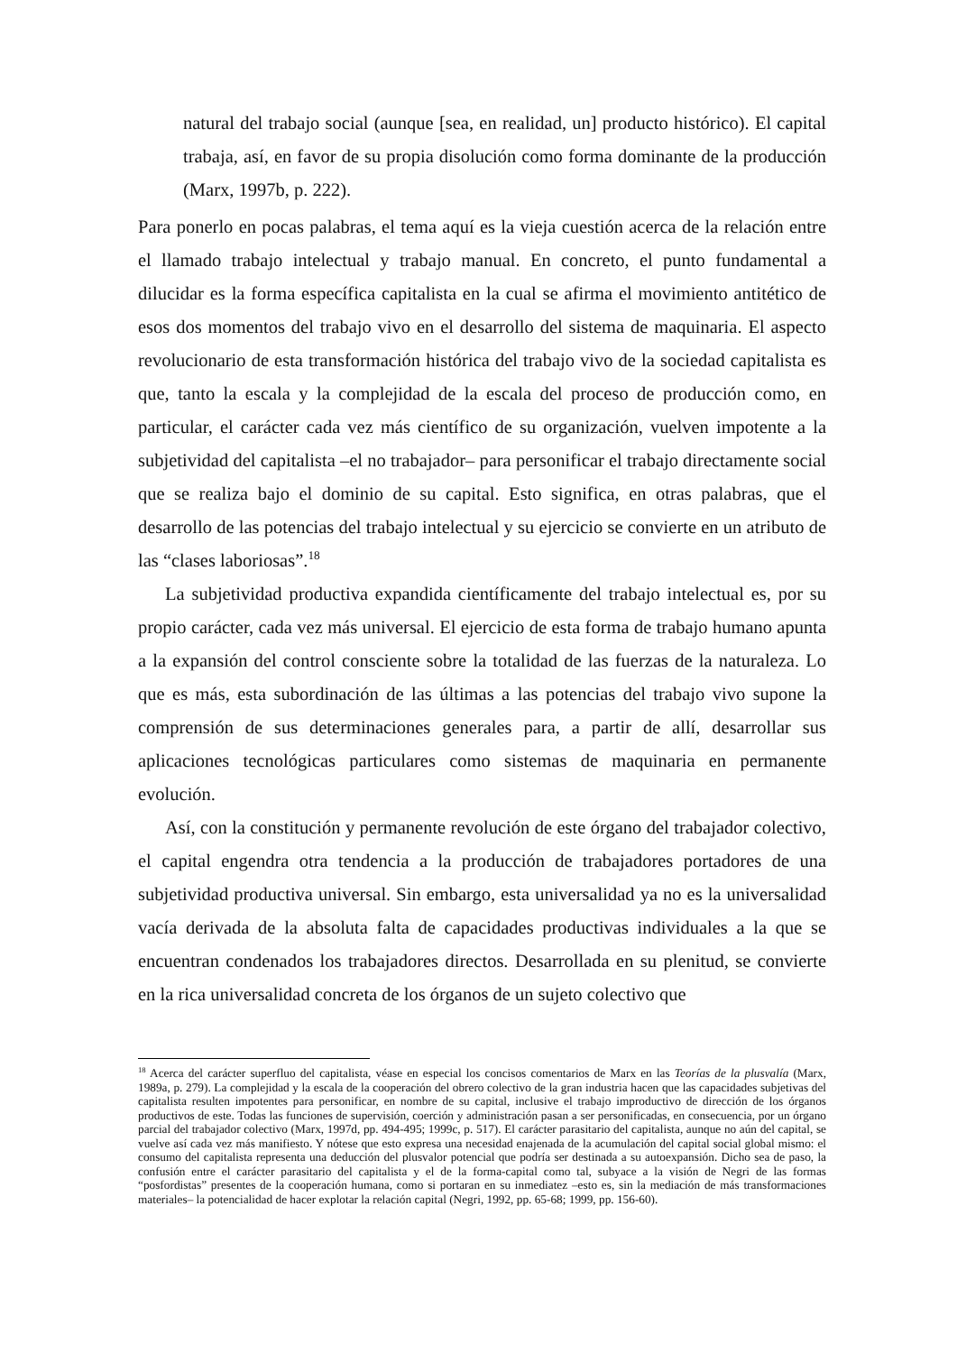natural del trabajo social (aunque [sea, en realidad, un] producto histórico). El capital trabaja, así, en favor de su propia disolución como forma dominante de la producción (Marx, 1997b, p. 222).
Para ponerlo en pocas palabras, el tema aquí es la vieja cuestión acerca de la relación entre el llamado trabajo intelectual y trabajo manual. En concreto, el punto fundamental a dilucidar es la forma específica capitalista en la cual se afirma el movimiento antitético de esos dos momentos del trabajo vivo en el desarrollo del sistema de maquinaria. El aspecto revolucionario de esta transformación histórica del trabajo vivo de la sociedad capitalista es que, tanto la escala y la complejidad de la escala del proceso de producción como, en particular, el carácter cada vez más científico de su organización, vuelven impotente a la subjetividad del capitalista –el no trabajador– para personificar el trabajo directamente social que se realiza bajo el dominio de su capital. Esto significa, en otras palabras, que el desarrollo de las potencias del trabajo intelectual y su ejercicio se convierte en un atributo de las “clases laboriosas”.<sup>18</sup>
La subjetividad productiva expandida científicamente del trabajo intelectual es, por su propio carácter, cada vez más universal. El ejercicio de esta forma de trabajo humano apunta a la expansión del control consciente sobre la totalidad de las fuerzas de la naturaleza. Lo que es más, esta subordinación de las últimas a las potencias del trabajo vivo supone la comprensión de sus determinaciones generales para, a partir de allí, desarrollar sus aplicaciones tecnológicas particulares como sistemas de maquinaria en permanente evolución.
Así, con la constitución y permanente revolución de este órgano del trabajador colectivo, el capital engendra otra tendencia a la producción de trabajadores portadores de una subjetividad productiva universal. Sin embargo, esta universalidad ya no es la universalidad vacía derivada de la absoluta falta de capacidades productivas individuales a la que se encuentran condenados los trabajadores directos. Desarrollada en su plenitud, se convierte en la rica universalidad concreta de los órganos de un sujeto colectivo que
<sup>18</sup> Acerca del carácter superfluo del capitalista, véase en especial los concisos comentarios de Marx en las Teorías de la plusvalía (Marx, 1989a, p. 279). La complejidad y la escala de la cooperación del obrero colectivo de la gran industria hacen que las capacidades subjetivas del capitalista resulten impotentes para personificar, en nombre de su capital, inclusive el trabajo improductivo de dirección de los órganos productivos de este. Todas las funciones de supervisión, coerción y administración pasan a ser personificadas, en consecuencia, por un órgano parcial del trabajador colectivo (Marx, 1997d, pp. 494-495; 1999c, p. 517). El carácter parasitario del capitalista, aunque no aún del capital, se vuelve así cada vez más manifiesto. Y nótese que esto expresa una necesidad enajenada de la acumulación del capital social global mismo: el consumo del capitalista representa una deducción del plusvalor potencial que podría ser destinada a su autoexpansión. Dicho sea de paso, la confusión entre el carácter parasitario del capitalista y el de la forma-capital como tal, subyace a la visión de Negri de las formas “posfordistas” presentes de la cooperación humana, como si portaran en su inmediatez –esto es, sin la mediación de más transformaciones materiales– la potencialidad de hacer explotar la relación capital (Negri, 1992, pp. 65-68; 1999, pp. 156-60).